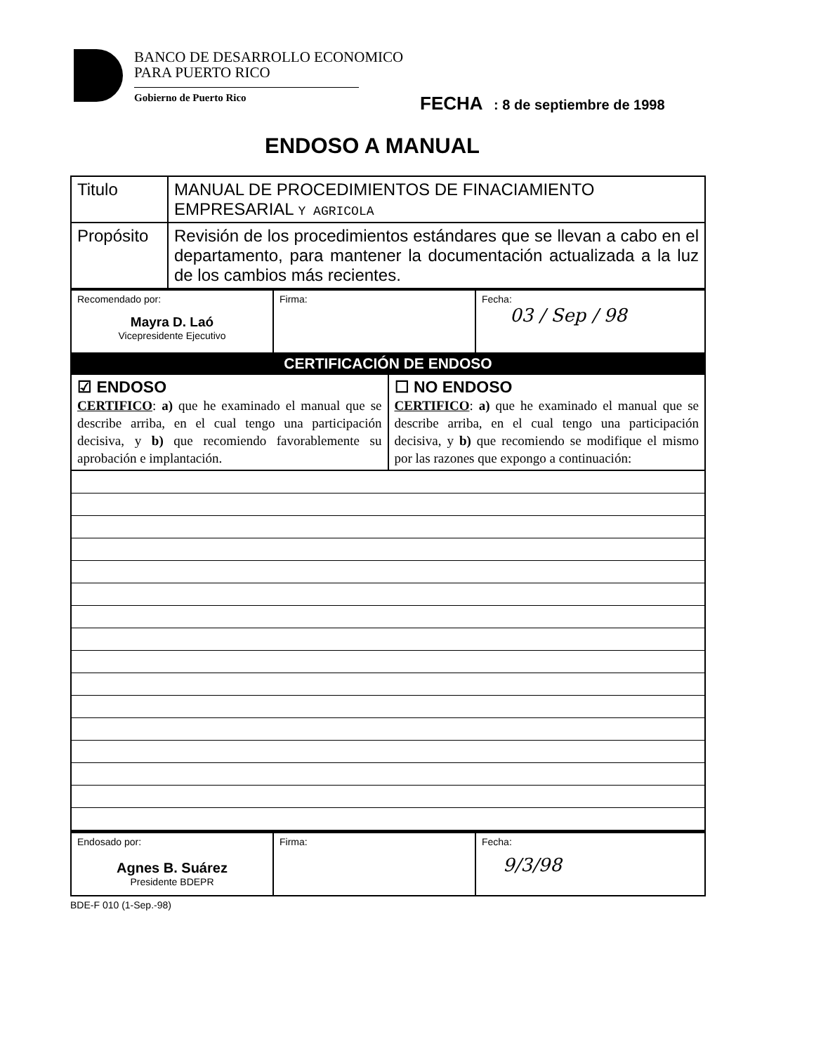BANCO DE DESARROLLO ECONOMICO
PARA PUERTO RICO
Gobierno de Puerto Rico
FECHA : 8 de septiembre de 1998
ENDOSO A MANUAL
| Titulo | MANUAL DE PROCEDIMIENTOS DE FINACIAMIENTO EMPRESARIAL Y AGRICOLA |
| Propósito | Revisión de los procedimientos estándares que se llevan a cabo en el departamento, para mantener la documentación actualizada a la luz de los cambios más recientes. |
| Recomendado por: Mayra D. Laó Vicepresidente Ejecutivo | Firma: | Fecha: 03 / Sep / 98 |
CERTIFICACIÓN DE ENDOSO
| ☑ ENDOSO CERTIFICO : a) que he examinado el manual que se describe arriba, en el cual tengo una participación decisiva, y b) que recomiendo favorablemente su aprobación e implantación. | ☐ NO ENDOSO CERTIFICO : a) que he examinado el manual que se describe arriba, en el cual tengo una participación decisiva, y b) que recomiendo se modifique el mismo por las razones que expongo a continuación: |
| Endosado por: Agnes B. Suárez Presidente BDEPR | Firma: | Fecha: 9/3/98 |
BDE-F 010 (1-Sep.-98)